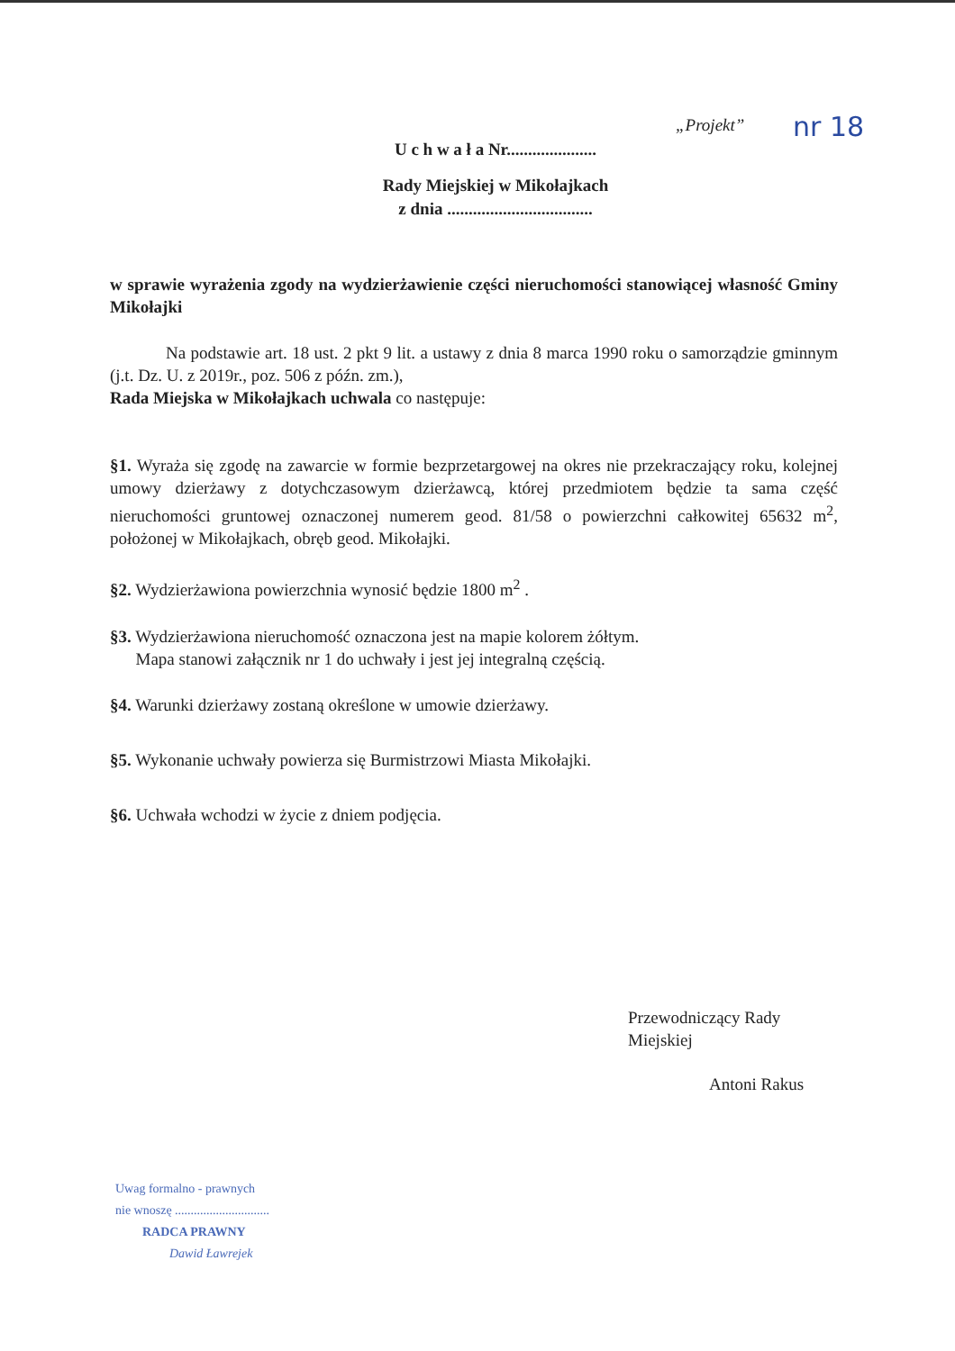„Projekt” nr 18
U c h w a ł a Nr.....................
Rady Miejskiej w Mikołajkach
z dnia ..................................
w sprawie wyrażenia zgody na wydzierżawienie części nieruchomości stanowiącej własność Gminy Mikołajki
Na podstawie art. 18 ust. 2 pkt 9 lit. a ustawy z dnia 8 marca 1990 roku o samorządzie gminnym (j.t. Dz. U. z 2019r., poz. 506 z późn. zm.),
Rada Miejska w Mikołajkach uchwala co następuje:
§1. Wyraża się zgodę na zawarcie w formie bezprzetargowej na okres nie przekraczający roku, kolejnej umowy dzierżawy z dotychczasowym dzierżawcą, której przedmiotem będzie ta sama część nieruchomości gruntowej oznaczonej numerem geod. 81/58 o powierzchni całkowitej 65632 m<sup>2</sup>, położonej w Mikołajkach, obręb geod. Mikołajki.
§2. Wydzierżawiona powierzchnia wynosić będzie 1800 m<sup>2</sup> .
§3. Wydzierżawiona nieruchomość oznaczona jest na mapie kolorem żółtym.
Mapa stanowi załącznik nr 1 do uchwały i jest jej integralną częścią.
§4. Warunki dzierżawy zostaną określone w umowie dzierżawy.
§5. Wykonanie uchwały powierza się Burmistrzowi Miasta Mikołajki.
§6. Uchwała wchodzi w życie z dniem podjęcia.
Przewodniczący Rady Miejskiej
Antoni Rakus
Uwag formalno - prawnych
nie wnoszę ..............................
RADCA PRAWNY
Dawid Ławrejek